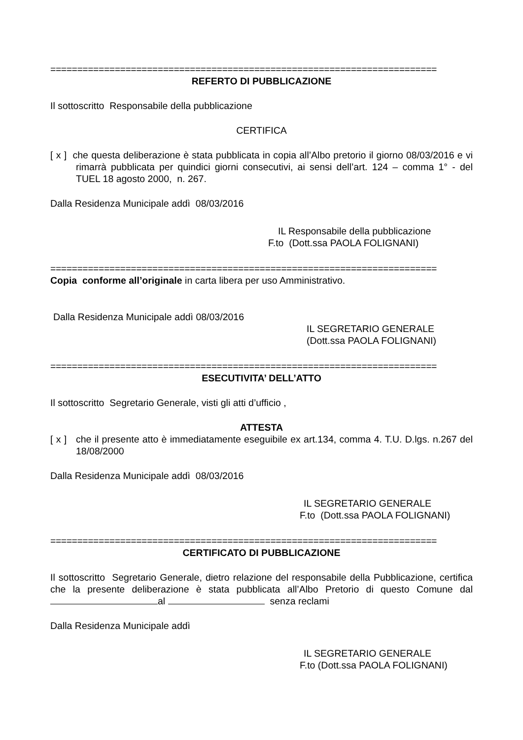========================================================================
REFERTO DI PUBBLICAZIONE
Il sottoscritto Responsabile della pubblicazione
CERTIFICA
[ x ] che questa deliberazione è stata pubblicata in copia all’Albo pretorio il giorno 08/03/2016 e vi rimarrà pubblicata per quindici giorni consecutivi, ai sensi dell’art. 124 – comma 1° - del TUEL 18 agosto 2000, n. 267.
Dalla Residenza Municipale addì 08/03/2016
IL Responsabile della pubblicazione
F.to (Dott.ssa PAOLA FOLIGNANI)
========================================================================
Copia conforme all’originale in carta libera per uso Amministrativo.
Dalla Residenza Municipale addì 08/03/2016
IL SEGRETARIO GENERALE
(Dott.ssa PAOLA FOLIGNANI)
========================================================================
ESECUTIVITA’ DELL’ATTO
Il sottoscritto Segretario Generale, visti gli atti d’ufficio ,
ATTESTA
[ x ] che il presente atto è immediatamente eseguibile ex art.134, comma 4. T.U. D.lgs. n.267 del 18/08/2000
Dalla Residenza Municipale addì 08/03/2016
IL SEGRETARIO GENERALE
F.to (Dott.ssa PAOLA FOLIGNANI)
========================================================================
CERTIFICATO DI PUBBLICAZIONE
Il sottoscritto Segretario Generale, dietro relazione del responsabile della Pubblicazione, certifica che la presente deliberazione è stata pubblicata all’Albo Pretorio di questo Comune dal al senza reclami
Dalla Residenza Municipale addì
IL SEGRETARIO GENERALE
F.to (Dott.ssa PAOLA FOLIGNANI)